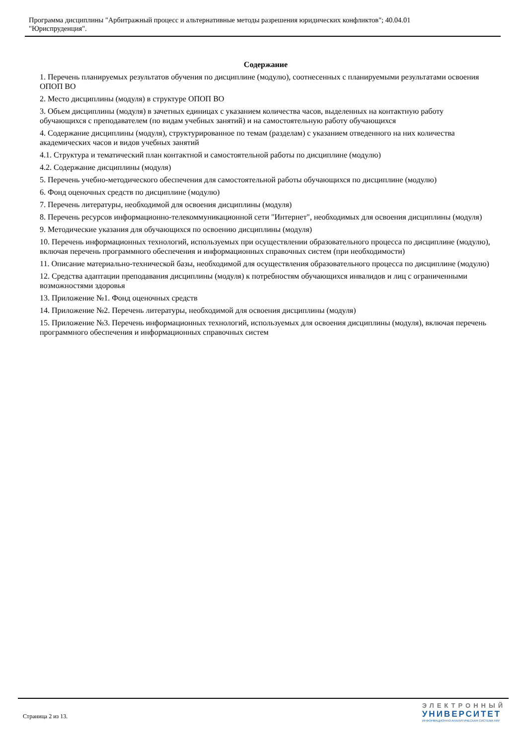Программа дисциплины "Арбитражный процесс и альтернативные методы разрешения юридических конфликтов"; 40.04.01
"Юриспруденция".
Содержание
1. Перечень планируемых результатов обучения по дисциплине (модулю), соотнесенных с планируемыми результатами освоения ОПОП ВО
2. Место дисциплины (модуля) в структуре ОПОП ВО
3. Объем дисциплины (модуля) в зачетных единицах с указанием количества часов, выделенных на контактную работу обучающихся с преподавателем (по видам учебных занятий) и на самостоятельную работу обучающихся
4. Содержание дисциплины (модуля), структурированное по темам (разделам) с указанием отведенного на них количества академических часов и видов учебных занятий
4.1. Структура и тематический план контактной и самостоятельной работы по дисциплине (модулю)
4.2. Содержание дисциплины (модуля)
5. Перечень учебно-методического обеспечения для самостоятельной работы обучающихся по дисциплине (модулю)
6. Фонд оценочных средств по дисциплине (модулю)
7. Перечень литературы, необходимой для освоения дисциплины (модуля)
8. Перечень ресурсов информационно-телекоммуникационной сети "Интернет", необходимых для освоения дисциплины (модуля)
9. Методические указания для обучающихся по освоению дисциплины (модуля)
10. Перечень информационных технологий, используемых при осуществлении образовательного процесса по дисциплине (модулю), включая перечень программного обеспечения и информационных справочных систем (при необходимости)
11. Описание материально-технической базы, необходимой для осуществления образовательного процесса по дисциплине (модулю)
12. Средства адаптации преподавания дисциплины (модуля) к потребностям обучающихся инвалидов и лиц с ограниченными возможностями здоровья
13. Приложение №1. Фонд оценочных средств
14. Приложение №2. Перечень литературы, необходимой для освоения дисциплины (модуля)
15. Приложение №3. Перечень информационных технологий, используемых для освоения дисциплины (модуля), включая перечень программного обеспечения и информационных справочных систем
Страница 2 из 13.
ЭЛЕКТРОННЫЙ
УНИВЕРСИТЕТ
ИНФОРМАЦИОННО-АНАЛИТИЧЕСКАЯ СИСТЕМА КФУ